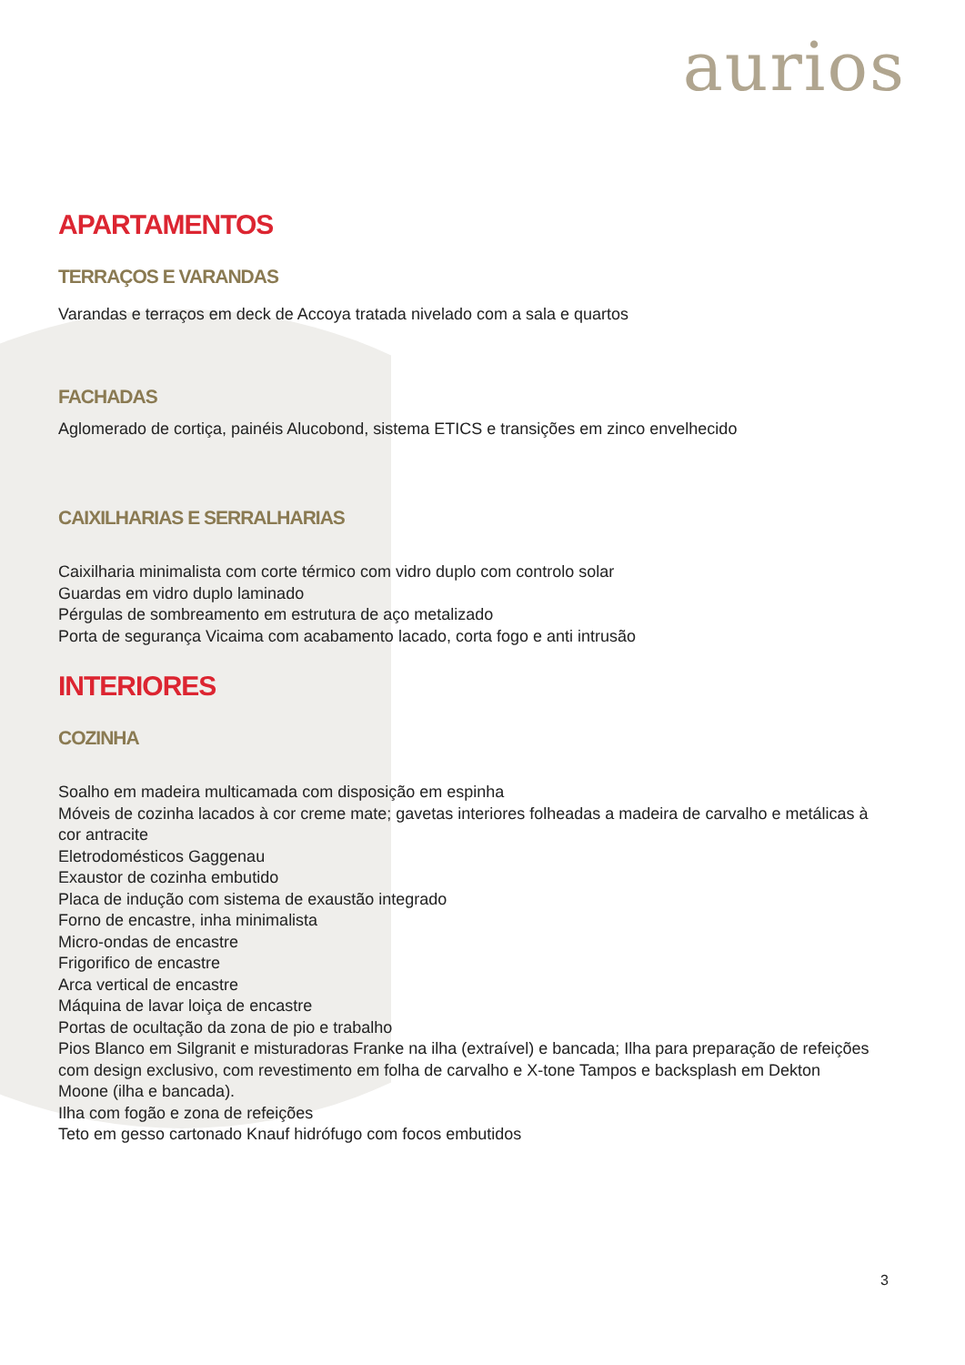aurios
APARTAMENTOS
TERRAÇOS E VARANDAS
Varandas e terraços em deck de Accoya tratada nivelado com a sala e quartos
FACHADAS
Aglomerado de cortiça, painéis Alucobond, sistema ETICS e transições em zinco envelhecido
CAIXILHARIAS E SERRALHARIAS
Caixilharia minimalista com corte térmico com vidro duplo com controlo solar
Guardas em vidro duplo laminado
Pérgulas de sombreamento em estrutura de aço metalizado
Porta de segurança Vicaima com acabamento lacado, corta fogo e anti intrusão
INTERIORES
COZINHA
Soalho em madeira multicamada com disposição em espinha
Móveis de cozinha lacados à cor creme mate; gavetas interiores folheadas a madeira de carvalho e metálicas à cor antracite
Eletrodomésticos Gaggenau
Exaustor de cozinha embutido
Placa de indução com sistema de exaustão integrado
Forno de encastre, inha minimalista
Micro-ondas de encastre
Frigorifico de encastre
Arca vertical de encastre
Máquina de lavar loiça de encastre
Portas de ocultação da zona de pio e trabalho
Pios Blanco em Silgranit e misturadoras Franke na ilha (extraível) e bancada; Ilha para preparação de refeições com design exclusivo, com revestimento em folha de carvalho e X-tone Tampos e backsplash em Dekton Moone (ilha e bancada).
Ilha com fogão e zona de refeições
Teto em gesso cartonado Knauf hidrófugo com focos embutidos
3